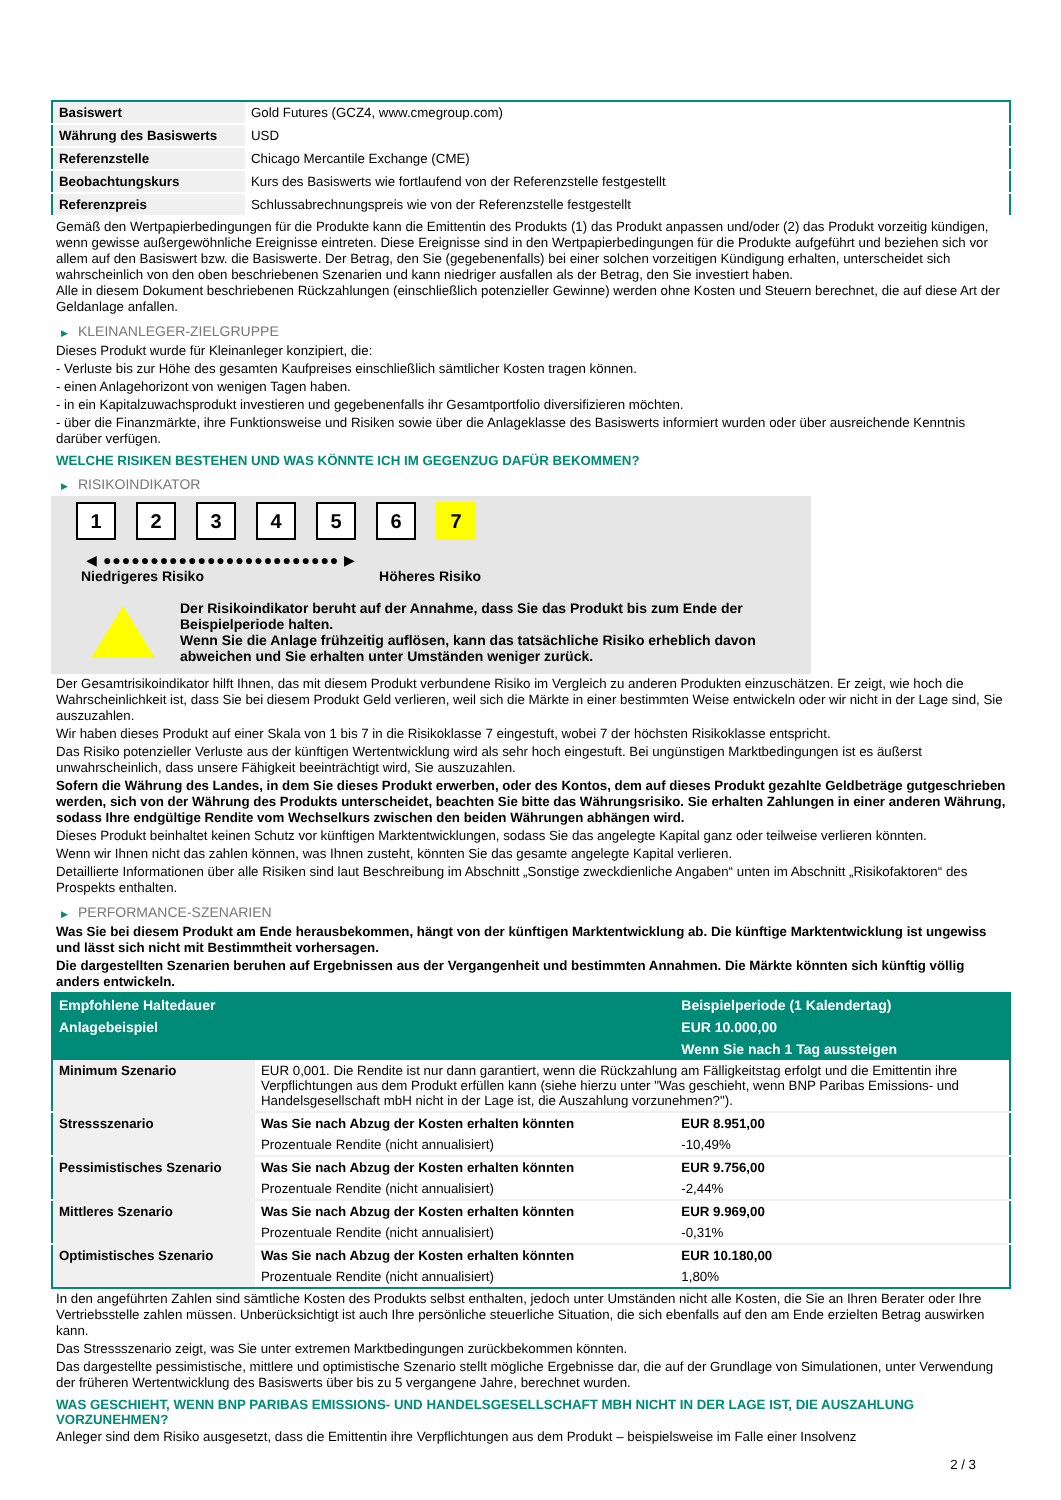| Basiswert | Gold Futures (GCZ4, www.cmegroup.com) |
| Währung des Basiswerts | USD |
| Referenzstelle | Chicago Mercantile Exchange (CME) |
| Beobachtungskurs | Kurs des Basiswerts wie fortlaufend von der Referenzstelle festgestellt |
| Referenzpreis | Schlussabrechnungspreis wie von der Referenzstelle festgestellt |
Gemäß den Wertpapierbedingungen für die Produkte kann die Emittentin des Produkts (1) das Produkt anpassen und/oder (2) das Produkt vorzeitig kündigen, wenn gewisse außergewöhnliche Ereignisse eintreten. Diese Ereignisse sind in den Wertpapierbedingungen für die Produkte aufgeführt und beziehen sich vor allem auf den Basiswert bzw. die Basiswerte. Der Betrag, den Sie (gegebenenfalls) bei einer solchen vorzeitigen Kündigung erhalten, unterscheidet sich wahrscheinlich von den oben beschriebenen Szenarien und kann niedriger ausfallen als der Betrag, den Sie investiert haben.
Alle in diesem Dokument beschriebenen Rückzahlungen (einschließlich potenzieller Gewinne) werden ohne Kosten und Steuern berechnet, die auf diese Art der Geldanlage anfallen.
▶ KLEINANLEGER-ZIELGRUPPE
Dieses Produkt wurde für Kleinanleger konzipiert, die:
- Verluste bis zur Höhe des gesamten Kaufpreises einschließlich sämtlicher Kosten tragen können.
- einen Anlagehorizont von wenigen Tagen haben.
- in ein Kapitalzuwachsprodukt investieren und gegebenenfalls ihr Gesamtportfolio diversifizieren möchten.
- über die Finanzmärkte, ihre Funktionsweise und Risiken sowie über die Anlageklasse des Basiswerts informiert wurden oder über ausreichende Kenntnis darüber verfügen.
WELCHE RISIKEN BESTEHEN UND WAS KÖNNTE ICH IM GEGENZUG DAFÜR BEKOMMEN?
▶ RISIKOINDIKATOR
1 2 3 4 5 6 7
◀ ●●●●●●●●●●●●●●●●●●●●●●●●● ▶
Niedrigeres Risiko Höheres Risiko
Der Risikoindikator beruht auf der Annahme, dass Sie das Produkt bis zum Ende der Beispielperiode halten.
Wenn Sie die Anlage frühzeitig auflösen, kann das tatsächliche Risiko erheblich davon abweichen und Sie erhalten unter Umständen weniger zurück.
Der Gesamtrisikoindikator hilft Ihnen, das mit diesem Produkt verbundene Risiko im Vergleich zu anderen Produkten einzuschätzen. Er zeigt, wie hoch die Wahrscheinlichkeit ist, dass Sie bei diesem Produkt Geld verlieren, weil sich die Märkte in einer bestimmten Weise entwickeln oder wir nicht in der Lage sind, Sie auszuzahlen.
Wir haben dieses Produkt auf einer Skala von 1 bis 7 in die Risikoklasse 7 eingestuft, wobei 7 der höchsten Risikoklasse entspricht.
Das Risiko potenzieller Verluste aus der künftigen Wertentwicklung wird als sehr hoch eingestuft. Bei ungünstigen Marktbedingungen ist es äußerst unwahrscheinlich, dass unsere Fähigkeit beeinträchtigt wird, Sie auszuzahlen.
Sofern die Währung des Landes, in dem Sie dieses Produkt erwerben, oder des Kontos, dem auf dieses Produkt gezahlte Geldbeträge gutgeschrieben werden, sich von der Währung des Produkts unterscheidet, beachten Sie bitte das Währungsrisiko. Sie erhalten Zahlungen in einer anderen Währung, sodass Ihre endgültige Rendite vom Wechselkurs zwischen den beiden Währungen abhängen wird.
Dieses Produkt beinhaltet keinen Schutz vor künftigen Marktentwicklungen, sodass Sie das angelegte Kapital ganz oder teilweise verlieren könnten.
Wenn wir Ihnen nicht das zahlen können, was Ihnen zusteht, könnten Sie das gesamte angelegte Kapital verlieren.
Detaillierte Informationen über alle Risiken sind laut Beschreibung im Abschnitt „Sonstige zweckdienliche Angaben“ unten im Abschnitt „Risikofaktoren“ des Prospekts enthalten.
▶ PERFORMANCE-SZENARIEN
Was Sie bei diesem Produkt am Ende herausbekommen, hängt von der künftigen Marktentwicklung ab. Die künftige Marktentwicklung ist ungewiss und lässt sich nicht mit Bestimmtheit vorhersagen.
Die dargestellten Szenarien beruhen auf Ergebnissen aus der Vergangenheit und bestimmten Annahmen. Die Märkte könnten sich künftig völlig anders entwickeln.
| Empfohlene Haltedauer | | Beispielperiode (1 Kalendertag) |
| --- | --- | --- |
| Anlagebeispiel | | EUR 10.000,00 |
| | | Wenn Sie nach 1 Tag aussteigen |
| Minimum Szenario | EUR 0,001. Die Rendite ist nur dann garantiert, wenn die Rückzahlung am Fälligkeitstag erfolgt und die Emittentin ihre Verpflichtungen aus dem Produkt erfüllen kann (siehe hierzu unter "Was geschieht, wenn BNP Paribas Emissions- und Handelsgesellschaft mbH nicht in der Lage ist, die Auszahlung vorzunehmen?"). | |
| Stressszenario | Was Sie nach Abzug der Kosten erhalten könnten | EUR 8.951,00 |
| | Prozentuale Rendite (nicht annualisiert) | -10,49% |
| Pessimistisches Szenario | Was Sie nach Abzug der Kosten erhalten könnten | EUR 9.756,00 |
| | Prozentuale Rendite (nicht annualisiert) | -2,44% |
| Mittleres Szenario | Was Sie nach Abzug der Kosten erhalten könnten | EUR 9.969,00 |
| | Prozentuale Rendite (nicht annualisiert) | -0,31% |
| Optimistisches Szenario | Was Sie nach Abzug der Kosten erhalten könnten | EUR 10.180,00 |
| | Prozentuale Rendite (nicht annualisiert) | 1,80% |
In den angeführten Zahlen sind sämtliche Kosten des Produkts selbst enthalten, jedoch unter Umständen nicht alle Kosten, die Sie an Ihren Berater oder Ihre Vertriebsstelle zahlen müssen. Unberücksichtigt ist auch Ihre persönliche steuerliche Situation, die sich ebenfalls auf den am Ende erzielten Betrag auswirken kann.
Das Stressszenario zeigt, was Sie unter extremen Marktbedingungen zurückbekommen könnten.
Das dargestellte pessimistische, mittlere und optimistische Szenario stellt mögliche Ergebnisse dar, die auf der Grundlage von Simulationen, unter Verwendung der früheren Wertentwicklung des Basiswerts über bis zu 5 vergangene Jahre, berechnet wurden.
WAS GESCHIEHT, WENN BNP PARIBAS EMISSIONS- UND HANDELSGESELLSCHAFT MBH NICHT IN DER LAGE IST, DIE AUSZAHLUNG VORZUNEHMEN?
Anleger sind dem Risiko ausgesetzt, dass die Emittentin ihre Verpflichtungen aus dem Produkt – beispielsweise im Falle einer Insolvenz
2 / 3